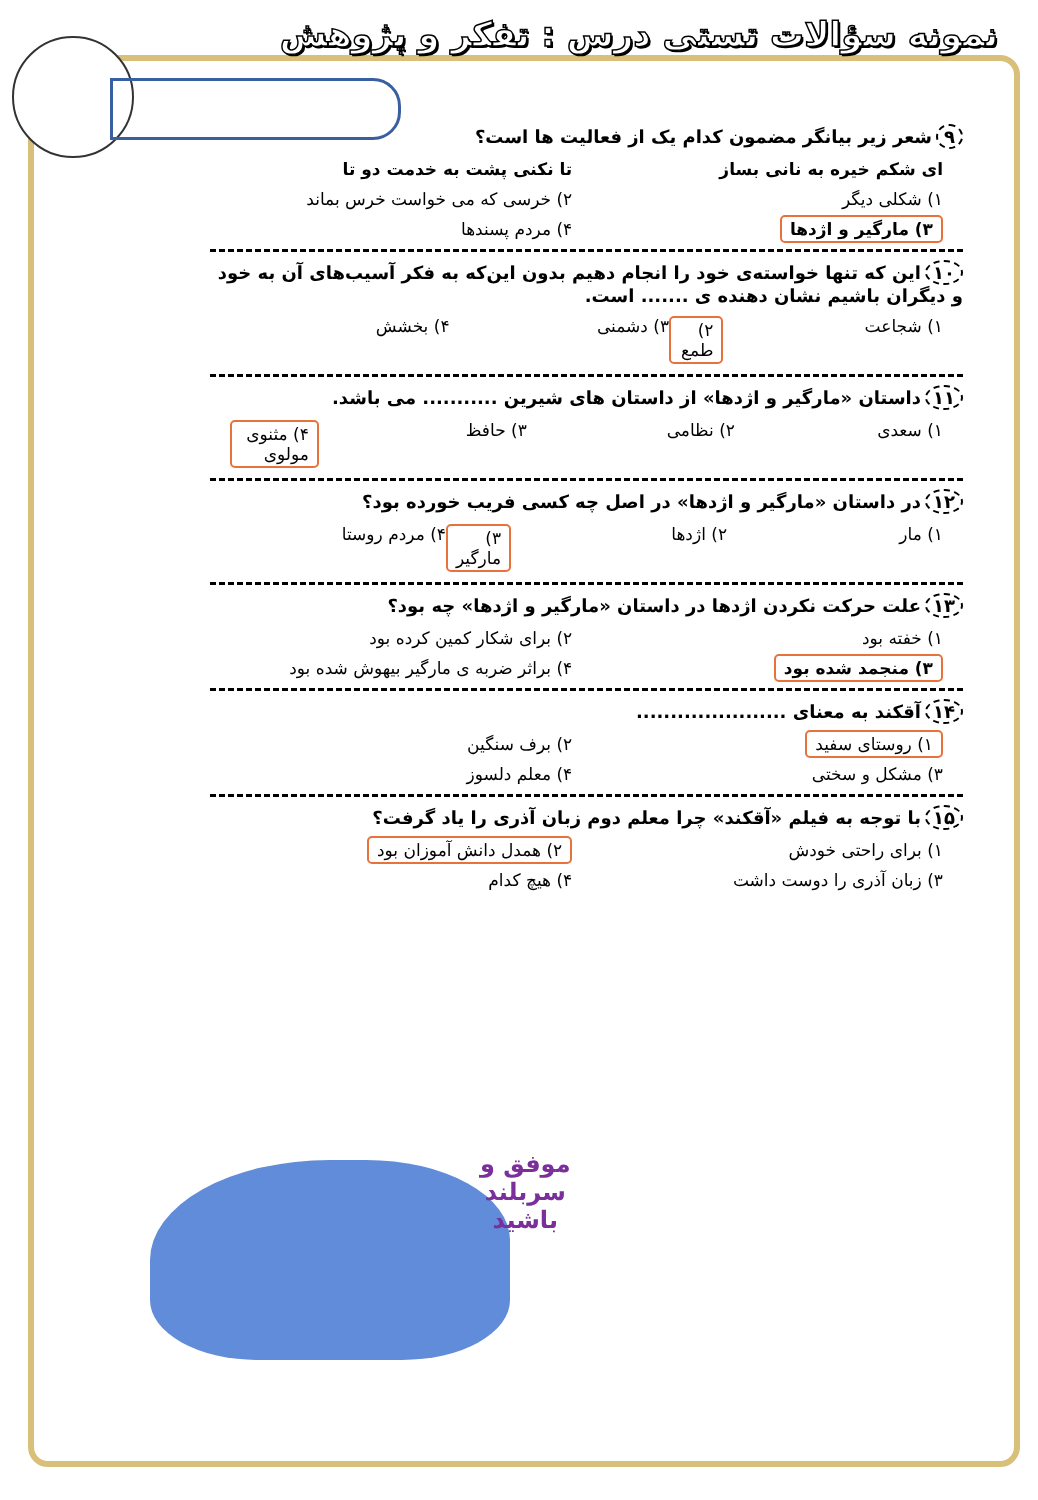نمونه سؤالات تستی درس : تفکر و پژوهش
۹ شعر زیر بیانگر مضمون کدام یک از فعالیت ها است؟
ای شکم خیره به نانی بساز تا نکنی پشت به خدمت دو تا
۱) شکلی دیگر ۲) خرسی که می خواست خرس بماند
۳) مارگیر و اژدها ۴) مردم پسندها
۱۰ این که تنها خواسته‌ی خود را انجام دهیم بدون این‌که به فکر آسیب‌های آن به خود و دیگران باشیم نشان دهنده ی ....... است.
۱) شجاعت ۲) طمع ۳) دشمنی ۴) بخشش
۱۱ داستان «مارگیر و اژدها» از داستان های شیرین ........... می باشد.
۱) سعدی ۲) نظامی ۳) حافظ ۴) مثنوی مولوی
۱۲ در داستان «مارگیر و اژدها» در اصل چه کسی فریب خورده بود؟
۱) مار ۲) اژدها ۳) مارگیر ۴) مردم روستا
۱۳ علت حرکت نکردن اژدها در داستان «مارگیر و اژدها» چه بود؟
۱) خفته بود ۲) برای شکار کمین کرده بود
۳) منجمد شده بود ۴) براثر ضربه ی مارگیر بیهوش شده بود
۱۴ آقکند به معنای ......................
۱) روستای سفید ۲) برف سنگین
۳) مشکل و سختی ۴) معلم دلسوز
۱۵ با توجه به فیلم «آقکند» چرا معلم دوم زبان آذری را یاد گرفت؟
۱) برای راحتی خودش ۲) همدل دانش آموزان بود
۳) زبان آذری را دوست داشت ۴) هیچ کدام
موفق و
سربلند
باشید